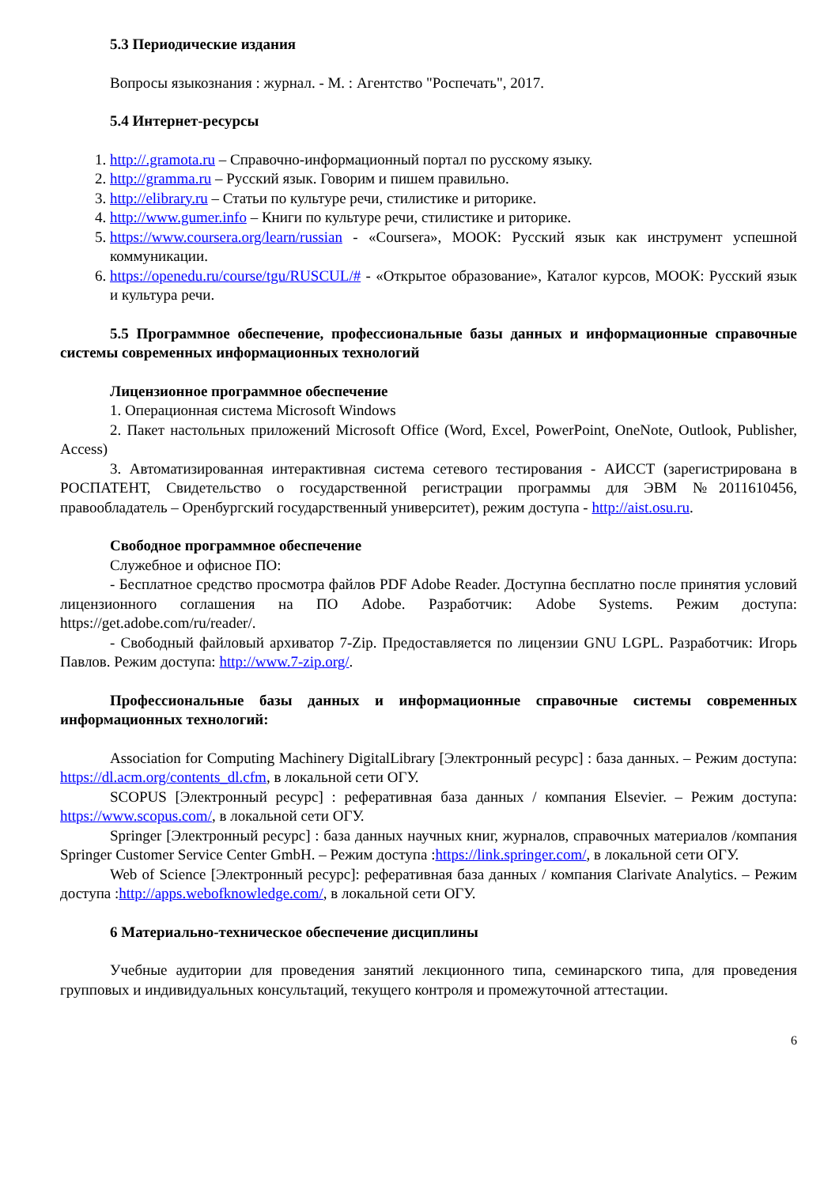5.3 Периодические издания
Вопросы языкознания : журнал. - М. : Агентство "Роспечать", 2017.
5.4 Интернет-ресурсы
1. http://.gramota.ru – Справочно-информационный портал по русскому языку.
2. http://gramma.ru – Русский язык. Говорим и пишем правильно.
3. http://elibrary.ru – Статьи по культуре речи, стилистике и риторике.
4. http://www.gumer.info – Книги по культуре речи, стилистике и риторике.
5. https://www.coursera.org/learn/russian - «Coursera», МООК: Русский язык как инструмент успешной коммуникации.
6. https://openedu.ru/course/tgu/RUSCUL/# - «Открытое образование», Каталог курсов, МООК: Русский язык и культура речи.
5.5 Программное обеспечение, профессиональные базы данных и информационные справочные системы современных информационных технологий
Лицензионное программное обеспечение
1. Операционная система Microsoft Windows
2. Пакет настольных приложений Microsoft Office (Word, Excel, PowerPoint, OneNote, Outlook, Publisher, Access)
3. Автоматизированная интерактивная система сетевого тестирования - АИССТ (зарегистрирована в РОСПАТЕНТ, Свидетельство о государственной регистрации программы для ЭВМ №2011610456, правообладатель – Оренбургский государственный университет), режим доступа - http://aist.osu.ru.
Свободное программное обеспечение
Служебное и офисное ПО:
- Бесплатное средство просмотра файлов PDF Adobe Reader. Доступна бесплатно после принятия условий лицензионного соглашения на ПО Adobe. Разработчик: Adobe Systems. Режим доступа: https://get.adobe.com/ru/reader/.
- Свободный файловый архиватор 7-Zip. Предоставляется по лицензии GNU LGPL. Разработчик: Игорь Павлов. Режим доступа: http://www.7-zip.org/.
Профессиональные базы данных и информационные справочные системы современных информационных технологий:
Association for Computing Machinery DigitalLibrary [Электронный ресурс] : база данных. – Режим доступа: https://dl.acm.org/contents_dl.cfm, в локальной сети ОГУ.
SCOPUS [Электронный ресурс] : реферативная база данных / компания Elsevier. – Режим доступа: https://www.scopus.com/, в локальной сети ОГУ.
Springer [Электронный ресурс] : база данных научных книг, журналов, справочных материалов /компания Springer Customer Service Center GmbH. – Режим доступа :https://link.springer.com/, в локальной сети ОГУ.
Web of Science [Электронный ресурс]: реферативная база данных / компания Clarivate Analytics. – Режим доступа :http://apps.webofknowledge.com/, в локальной сети ОГУ.
6 Материально-техническое обеспечение дисциплины
Учебные аудитории для проведения занятий лекционного типа, семинарского типа, для проведения групповых и индивидуальных консультаций, текущего контроля и промежуточной аттестации.
6